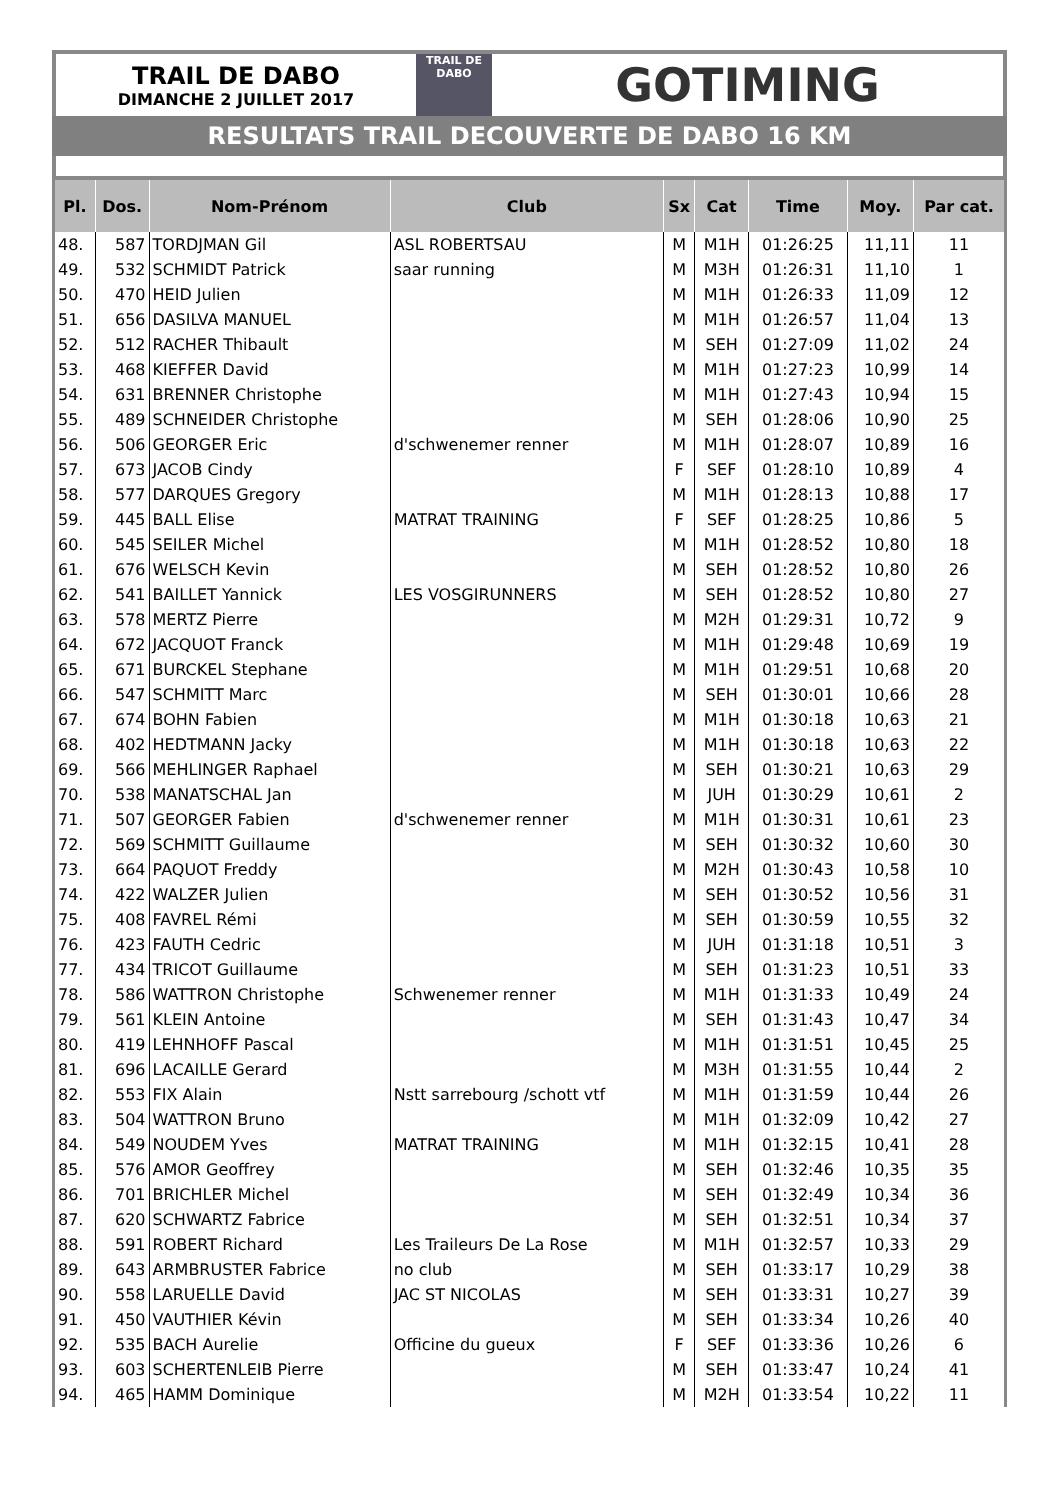TRAIL DE DABO
DIMANCHE 2 JUILLET 2017
TRAIL DE
DABO
GOTIMING
RESULTATS TRAIL DECOUVERTE DE DABO 16 KM
| Pl. | Dos. | Nom-Prénom | Club | Sx | Cat | Time | Moy. | Par cat. |
| --- | --- | --- | --- | --- | --- | --- | --- | --- |
| 48. | 587 | TORDJMAN Gil | ASL ROBERTSAU | M | M1H | 01:26:25 | 11,11 | 11 |
| 49. | 532 | SCHMIDT Patrick | saar running | M | M3H | 01:26:31 | 11,10 | 1 |
| 50. | 470 | HEID Julien | | M | M1H | 01:26:33 | 11,09 | 12 |
| 51. | 656 | DASILVA MANUEL | | M | M1H | 01:26:57 | 11,04 | 13 |
| 52. | 512 | RACHER Thibault | | M | SEH | 01:27:09 | 11,02 | 24 |
| 53. | 468 | KIEFFER David | | M | M1H | 01:27:23 | 10,99 | 14 |
| 54. | 631 | BRENNER Christophe | | M | M1H | 01:27:43 | 10,94 | 15 |
| 55. | 489 | SCHNEIDER Christophe | | M | SEH | 01:28:06 | 10,90 | 25 |
| 56. | 506 | GEORGER Eric | d'schwenemer renner | M | M1H | 01:28:07 | 10,89 | 16 |
| 57. | 673 | JACOB Cindy | | F | SEF | 01:28:10 | 10,89 | 4 |
| 58. | 577 | DARQUES Gregory | | M | M1H | 01:28:13 | 10,88 | 17 |
| 59. | 445 | BALL Elise | MATRAT TRAINING | F | SEF | 01:28:25 | 10,86 | 5 |
| 60. | 545 | SEILER Michel | | M | M1H | 01:28:52 | 10,80 | 18 |
| 61. | 676 | WELSCH Kevin | | M | SEH | 01:28:52 | 10,80 | 26 |
| 62. | 541 | BAILLET Yannick | LES VOSGIRUNNERS | M | SEH | 01:28:52 | 10,80 | 27 |
| 63. | 578 | MERTZ Pierre | | M | M2H | 01:29:31 | 10,72 | 9 |
| 64. | 672 | JACQUOT Franck | | M | M1H | 01:29:48 | 10,69 | 19 |
| 65. | 671 | BURCKEL Stephane | | M | M1H | 01:29:51 | 10,68 | 20 |
| 66. | 547 | SCHMITT Marc | | M | SEH | 01:30:01 | 10,66 | 28 |
| 67. | 674 | BOHN Fabien | | M | M1H | 01:30:18 | 10,63 | 21 |
| 68. | 402 | HEDTMANN Jacky | | M | M1H | 01:30:18 | 10,63 | 22 |
| 69. | 566 | MEHLINGER Raphael | | M | SEH | 01:30:21 | 10,63 | 29 |
| 70. | 538 | MANATSCHAL Jan | | M | JUH | 01:30:29 | 10,61 | 2 |
| 71. | 507 | GEORGER Fabien | d'schwenemer renner | M | M1H | 01:30:31 | 10,61 | 23 |
| 72. | 569 | SCHMITT Guillaume | | M | SEH | 01:30:32 | 10,60 | 30 |
| 73. | 664 | PAQUOT Freddy | | M | M2H | 01:30:43 | 10,58 | 10 |
| 74. | 422 | WALZER Julien | | M | SEH | 01:30:52 | 10,56 | 31 |
| 75. | 408 | FAVREL Rémi | | M | SEH | 01:30:59 | 10,55 | 32 |
| 76. | 423 | FAUTH Cedric | | M | JUH | 01:31:18 | 10,51 | 3 |
| 77. | 434 | TRICOT Guillaume | | M | SEH | 01:31:23 | 10,51 | 33 |
| 78. | 586 | WATTRON Christophe | Schwenemer renner | M | M1H | 01:31:33 | 10,49 | 24 |
| 79. | 561 | KLEIN Antoine | | M | SEH | 01:31:43 | 10,47 | 34 |
| 80. | 419 | LEHNHOFF Pascal | | M | M1H | 01:31:51 | 10,45 | 25 |
| 81. | 696 | LACAILLE Gerard | | M | M3H | 01:31:55 | 10,44 | 2 |
| 82. | 553 | FIX Alain | Nstt sarrebourg /schott vtf | M | M1H | 01:31:59 | 10,44 | 26 |
| 83. | 504 | WATTRON Bruno | | M | M1H | 01:32:09 | 10,42 | 27 |
| 84. | 549 | NOUDEM Yves | MATRAT TRAINING | M | M1H | 01:32:15 | 10,41 | 28 |
| 85. | 576 | AMOR Geoffrey | | M | SEH | 01:32:46 | 10,35 | 35 |
| 86. | 701 | BRICHLER Michel | | M | SEH | 01:32:49 | 10,34 | 36 |
| 87. | 620 | SCHWARTZ Fabrice | | M | SEH | 01:32:51 | 10,34 | 37 |
| 88. | 591 | ROBERT Richard | Les Traileurs De La Rose | M | M1H | 01:32:57 | 10,33 | 29 |
| 89. | 643 | ARMBRUSTER Fabrice | no club | M | SEH | 01:33:17 | 10,29 | 38 |
| 90. | 558 | LARUELLE David | JAC ST NICOLAS | M | SEH | 01:33:31 | 10,27 | 39 |
| 91. | 450 | VAUTHIER Kévin | | M | SEH | 01:33:34 | 10,26 | 40 |
| 92. | 535 | BACH Aurelie | Officine du gueux | F | SEF | 01:33:36 | 10,26 | 6 |
| 93. | 603 | SCHERTENLEIB Pierre | | M | SEH | 01:33:47 | 10,24 | 41 |
| 94. | 465 | HAMM Dominique | | M | M2H | 01:33:54 | 10,22 | 11 |